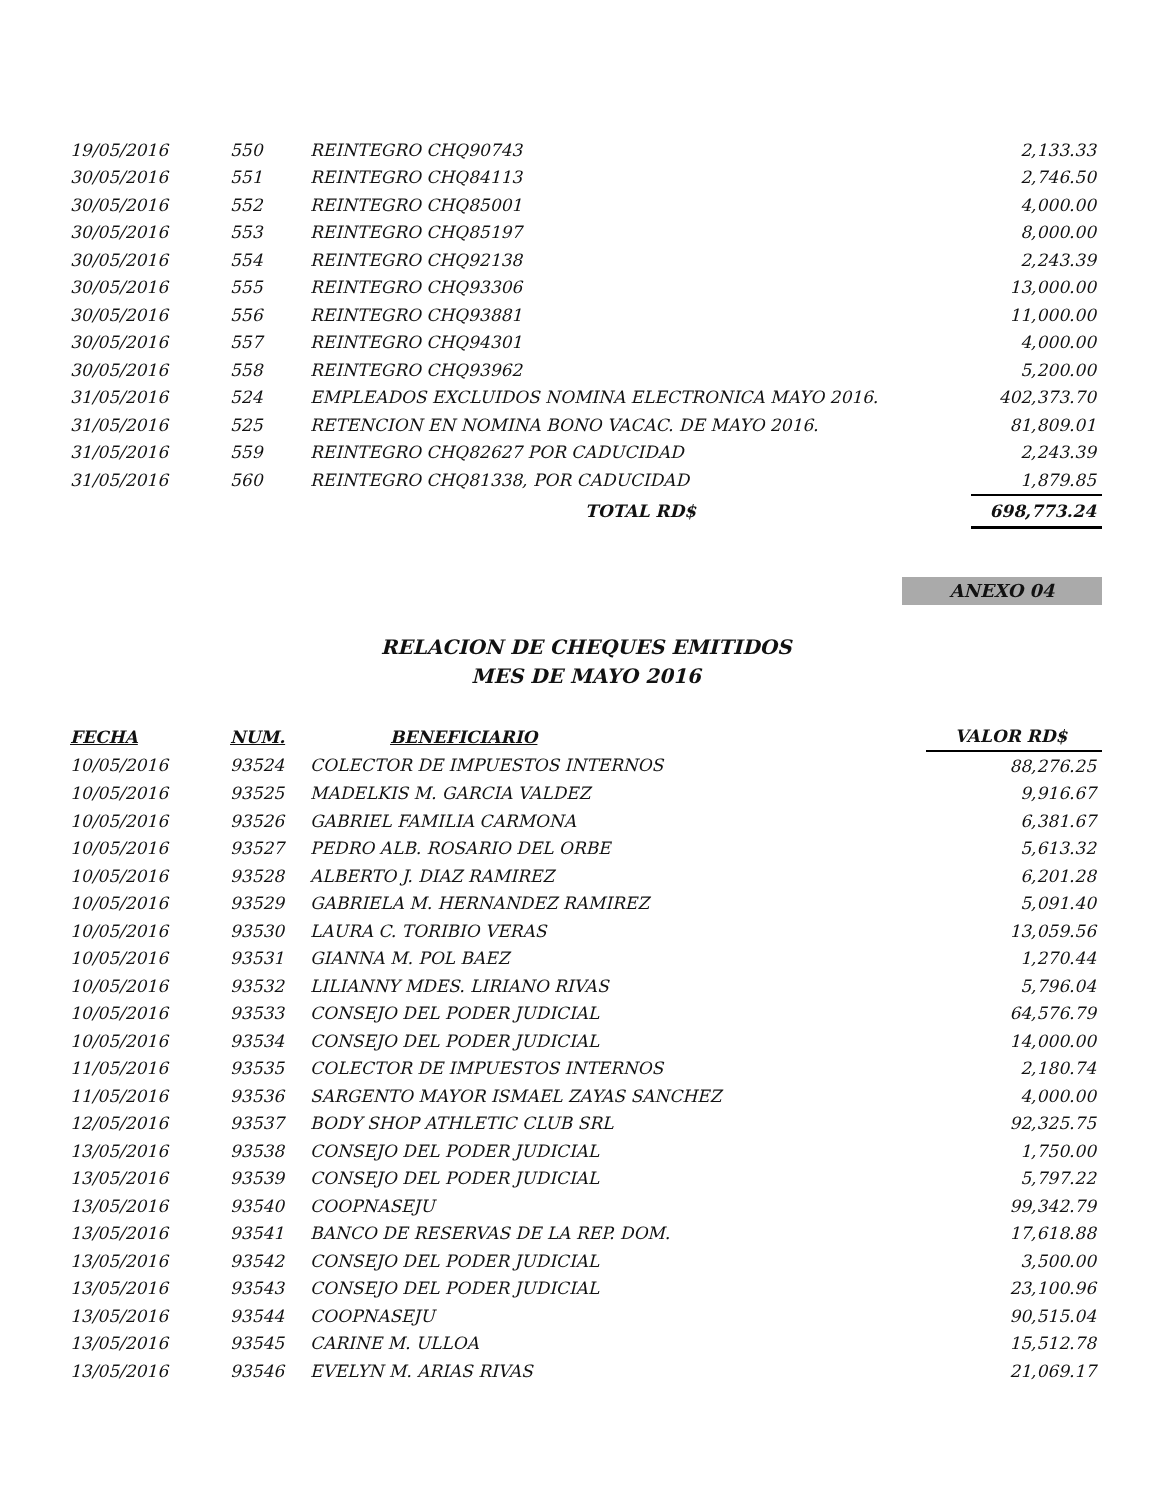| 19/05/2016 | 550 | REINTEGRO CHQ90743 | 2,133.33 |
| 30/05/2016 | 551 | REINTEGRO CHQ84113 | 2,746.50 |
| 30/05/2016 | 552 | REINTEGRO CHQ85001 | 4,000.00 |
| 30/05/2016 | 553 | REINTEGRO CHQ85197 | 8,000.00 |
| 30/05/2016 | 554 | REINTEGRO CHQ92138 | 2,243.39 |
| 30/05/2016 | 555 | REINTEGRO CHQ93306 | 13,000.00 |
| 30/05/2016 | 556 | REINTEGRO CHQ93881 | 11,000.00 |
| 30/05/2016 | 557 | REINTEGRO CHQ94301 | 4,000.00 |
| 30/05/2016 | 558 | REINTEGRO CHQ93962 | 5,200.00 |
| 31/05/2016 | 524 | EMPLEADOS EXCLUIDOS NOMINA ELECTRONICA MAYO 2016. | 402,373.70 |
| 31/05/2016 | 525 | RETENCION EN NOMINA BONO VACAC. DE MAYO 2016. | 81,809.01 |
| 31/05/2016 | 559 | REINTEGRO CHQ82627 POR CADUCIDAD | 2,243.39 |
| 31/05/2016 | 560 | REINTEGRO CHQ81338, POR CADUCIDAD | 1,879.85 |
| | | TOTAL RD$ | 698,773.24 |
ANEXO 04
RELACION DE CHEQUES EMITIDOS
MES DE MAYO 2016
| FECHA | NUM. | BENEFICIARIO | VALOR RD$ |
| --- | --- | --- | --- |
| 10/05/2016 | 93524 | COLECTOR DE IMPUESTOS INTERNOS | 88,276.25 |
| 10/05/2016 | 93525 | MADELKIS M. GARCIA VALDEZ | 9,916.67 |
| 10/05/2016 | 93526 | GABRIEL FAMILIA CARMONA | 6,381.67 |
| 10/05/2016 | 93527 | PEDRO ALB. ROSARIO DEL ORBE | 5,613.32 |
| 10/05/2016 | 93528 | ALBERTO J. DIAZ RAMIREZ | 6,201.28 |
| 10/05/2016 | 93529 | GABRIELA M. HERNANDEZ RAMIREZ | 5,091.40 |
| 10/05/2016 | 93530 | LAURA C. TORIBIO VERAS | 13,059.56 |
| 10/05/2016 | 93531 | GIANNA M. POL BAEZ | 1,270.44 |
| 10/05/2016 | 93532 | LILIANNY MDES. LIRIANO RIVAS | 5,796.04 |
| 10/05/2016 | 93533 | CONSEJO DEL PODER JUDICIAL | 64,576.79 |
| 10/05/2016 | 93534 | CONSEJO DEL PODER JUDICIAL | 14,000.00 |
| 11/05/2016 | 93535 | COLECTOR DE IMPUESTOS INTERNOS | 2,180.74 |
| 11/05/2016 | 93536 | SARGENTO MAYOR ISMAEL ZAYAS SANCHEZ | 4,000.00 |
| 12/05/2016 | 93537 | BODY SHOP ATHLETIC CLUB SRL | 92,325.75 |
| 13/05/2016 | 93538 | CONSEJO DEL PODER JUDICIAL | 1,750.00 |
| 13/05/2016 | 93539 | CONSEJO DEL PODER JUDICIAL | 5,797.22 |
| 13/05/2016 | 93540 | COOPNASEJU | 99,342.79 |
| 13/05/2016 | 93541 | BANCO DE RESERVAS DE LA REP. DOM. | 17,618.88 |
| 13/05/2016 | 93542 | CONSEJO DEL PODER JUDICIAL | 3,500.00 |
| 13/05/2016 | 93543 | CONSEJO DEL PODER JUDICIAL | 23,100.96 |
| 13/05/2016 | 93544 | COOPNASEJU | 90,515.04 |
| 13/05/2016 | 93545 | CARINE M. ULLOA | 15,512.78 |
| 13/05/2016 | 93546 | EVELYN M. ARIAS RIVAS | 21,069.17 |